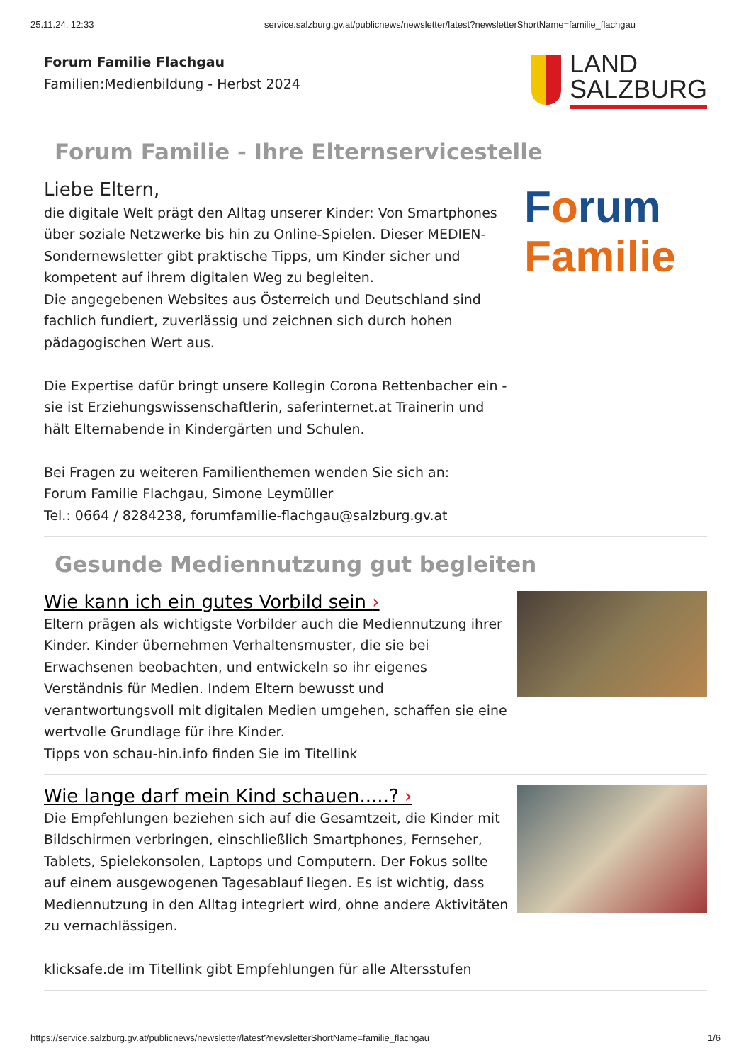25.11.24, 12:33 service.salzburg.gv.at/publicnews/newsletter/latest?newsletterShortName=familie_flachgau
Forum Familie Flachgau
Familien:Medienbildung - Herbst 2024
LAND
SALZBURG
Forum Familie - Ihre Elternservicestelle
Liebe Eltern,
die digitale Welt prägt den Alltag unserer Kinder: Von Smartphones über soziale Netzwerke bis hin zu Online-Spielen. Dieser MEDIEN-Sondernewsletter gibt praktische Tipps, um Kinder sicher und kompetent auf ihrem digitalen Weg zu begleiten.
Die angegebenen Websites aus Österreich und Deutschland sind fachlich fundiert, zuverlässig und zeichnen sich durch hohen pädagogischen Wert aus.
Die Expertise dafür bringt unsere Kollegin Corona Rettenbacher ein - sie ist Erziehungswissenschaftlerin, saferinternet.at Trainerin und hält Elternabende in Kindergärten und Schulen.
Bei Fragen zu weiteren Familienthemen wenden Sie sich an:
Forum Familie Flachgau, Simone Leymüller
Tel.: 0664 / 8284238, forumfamilie-flachgau@salzburg.gv.at
Forum
Familie
Gesunde Mediennutzung gut begleiten
Wie kann ich ein gutes Vorbild sein ›
Eltern prägen als wichtigste Vorbilder auch die Mediennutzung ihrer Kinder. Kinder übernehmen Verhaltensmuster, die sie bei Erwachsenen beobachten, und entwickeln so ihr eigenes Verständnis für Medien. Indem Eltern bewusst und verantwortungsvoll mit digitalen Medien umgehen, schaffen sie eine wertvolle Grundlage für ihre Kinder.
Tipps von schau-hin.info finden Sie im Titellink
Wie lange darf mein Kind schauen.....? ›
Die Empfehlungen beziehen sich auf die Gesamtzeit, die Kinder mit Bildschirmen verbringen, einschließlich Smartphones, Fernseher, Tablets, Spielekonsolen, Laptops und Computern. Der Fokus sollte auf einem ausgewogenen Tagesablauf liegen. Es ist wichtig, dass Mediennutzung in den Alltag integriert wird, ohne andere Aktivitäten zu vernachlässigen.
klicksafe.de im Titellink gibt Empfehlungen für alle Altersstufen
https://service.salzburg.gv.at/publicnews/newsletter/latest?newsletterShortName=familie_flachgau 1/6